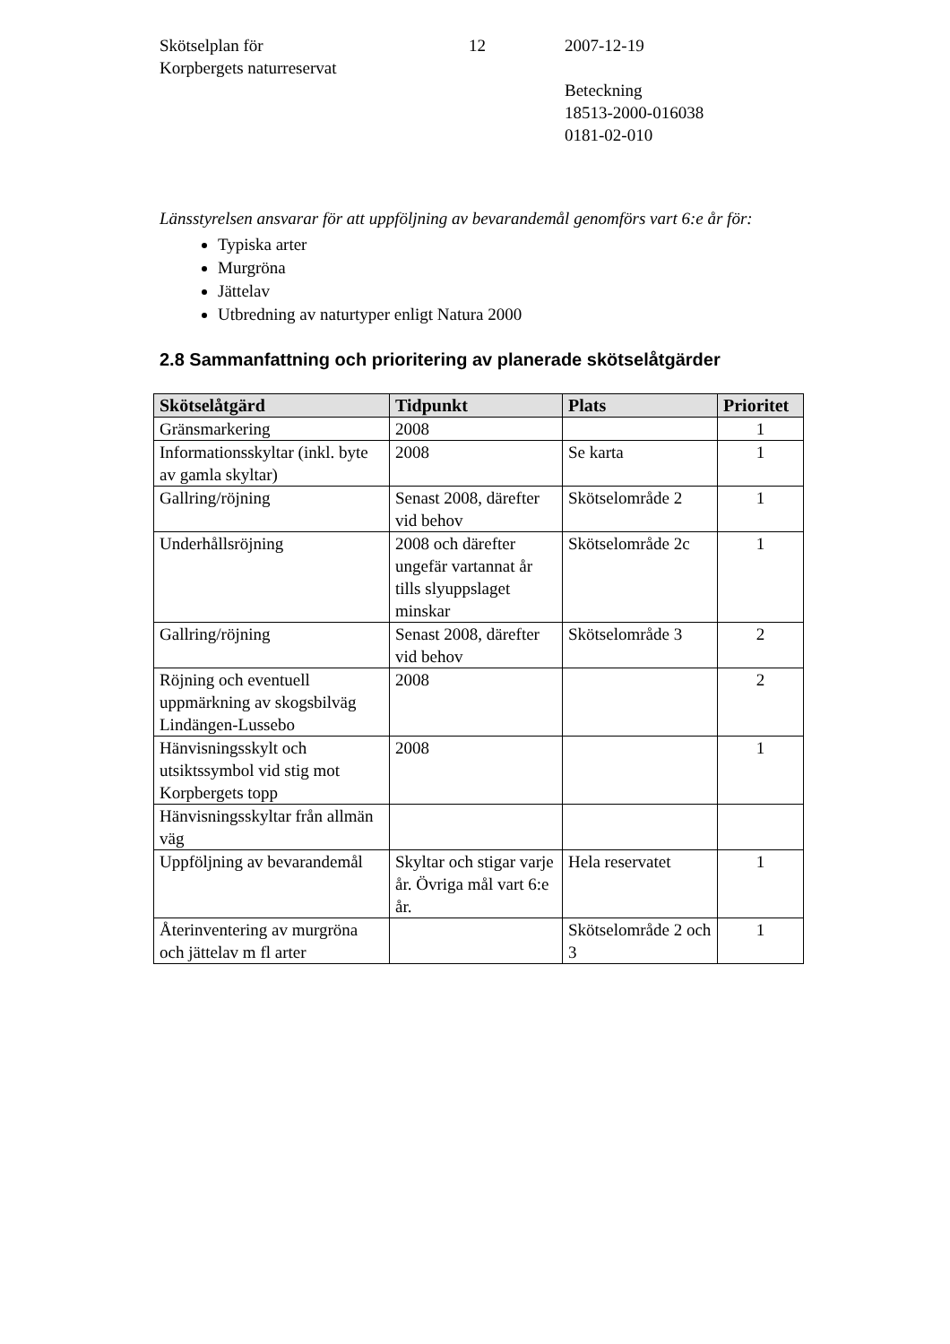Skötselplan för
Korpbergets naturreservat
12 2007-12-19
Beteckning
18513-2000-016038
0181-02-010
Länsstyrelsen ansvarar för att uppföljning av bevarandemål genomförs vart 6:e år för:
Typiska arter
Murgröna
Jättelav
Utbredning av naturtyper enligt Natura 2000
2.8 Sammanfattning och prioritering av planerade skötselåtgärder
| Skötselåtgärd | Tidpunkt | Plats | Prioritet |
| --- | --- | --- | --- |
| Gränsmarkering | 2008 | | 1 |
| Informationsskyltar (inkl. byte av gamla skyltar) | 2008 | Se karta | 1 |
| Gallring/röjning | Senast 2008, därefter vid behov | Skötselområde 2 | 1 |
| Underhållsröjning | 2008 och därefter ungefär vartannat år tills slyuppslaget minskar | Skötselområde 2c | 1 |
| Gallring/röjning | Senast 2008, därefter vid behov | Skötselområde 3 | 2 |
| Röjning och eventuell uppmärkning av skogsbilväg Lindängen-Lussebo | 2008 | | 2 |
| Hänvisningsskylt och utsiktssymbol vid stig mot Korpbergets topp | 2008 | | 1 |
| Hänvisningsskyltar från allmän väg | | | |
| Uppföljning av bevarandemål | Skyltar och stigar varje år. Övriga mål vart 6:e år. | Hela reservatet | 1 |
| Återinventering av murgröna och jättelav m fl arter | | Skötselområde 2 och 3 | 1 |